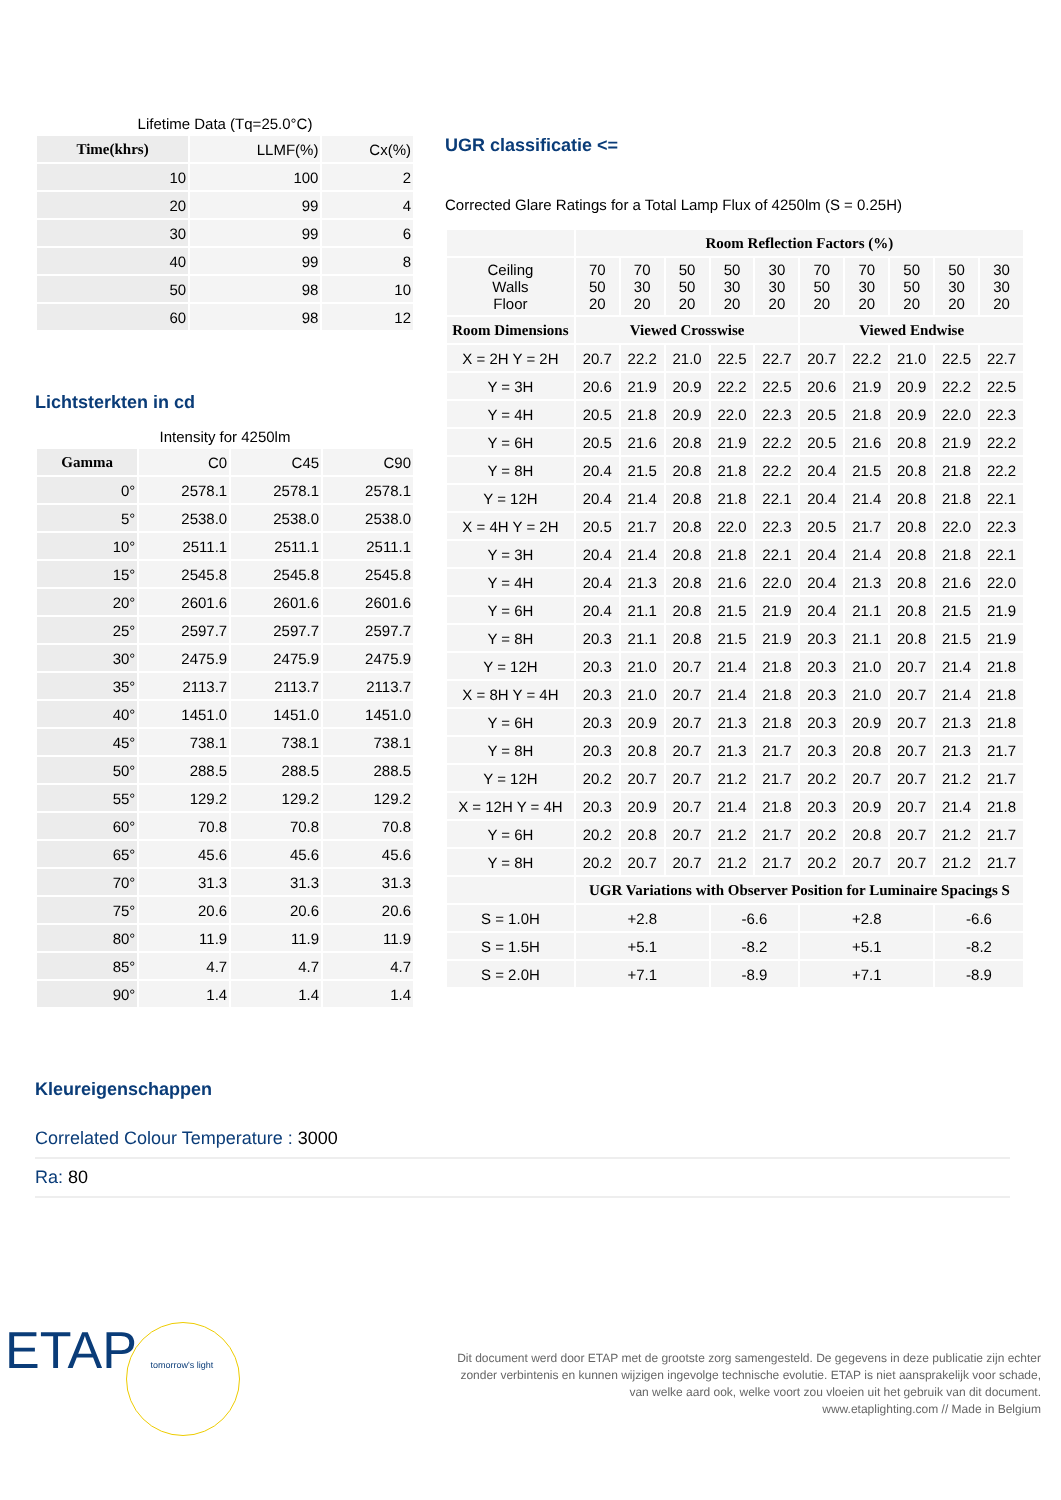Lifetime Data (Tq=25.0°C)
| Time(khrs) | LLMF(%) | Cx(%) |
| 10 | 100 | 2 |
| 20 | 99 | 4 |
| 30 | 99 | 6 |
| 40 | 99 | 8 |
| 50 | 98 | 10 |
| 60 | 98 | 12 |
Lichtsterkten in cd
Intensity for 4250lm
| Gamma | C0 | C45 | C90 |
| 0° | 2578.1 | 2578.1 | 2578.1 |
| 5° | 2538.0 | 2538.0 | 2538.0 |
| 10° | 2511.1 | 2511.1 | 2511.1 |
| 15° | 2545.8 | 2545.8 | 2545.8 |
| 20° | 2601.6 | 2601.6 | 2601.6 |
| 25° | 2597.7 | 2597.7 | 2597.7 |
| 30° | 2475.9 | 2475.9 | 2475.9 |
| 35° | 2113.7 | 2113.7 | 2113.7 |
| 40° | 1451.0 | 1451.0 | 1451.0 |
| 45° | 738.1 | 738.1 | 738.1 |
| 50° | 288.5 | 288.5 | 288.5 |
| 55° | 129.2 | 129.2 | 129.2 |
| 60° | 70.8 | 70.8 | 70.8 |
| 65° | 45.6 | 45.6 | 45.6 |
| 70° | 31.3 | 31.3 | 31.3 |
| 75° | 20.6 | 20.6 | 20.6 |
| 80° | 11.9 | 11.9 | 11.9 |
| 85° | 4.7 | 4.7 | 4.7 |
| 90° | 1.4 | 1.4 | 1.4 |
UGR classificatie <=
Corrected Glare Ratings for a Total Lamp Flux of 4250lm (S = 0.25H)
| | Room Reflection Factors (%) | | | | | | | | | |
| Ceiling Walls Floor | 70 50 20 | 70 30 20 | 50 50 20 | 50 30 20 | 30 30 20 | 70 50 20 | 70 30 20 | 50 50 20 | 50 30 20 | 30 30 20 |
| Room Dimensions | Viewed Crosswise | | | | | Viewed Endwise | | | | |
| X = 2H Y = 2H | 20.7 | 22.2 | 21.0 | 22.5 | 22.7 | 20.7 | 22.2 | 21.0 | 22.5 | 22.7 |
| Y = 3H | 20.6 | 21.9 | 20.9 | 22.2 | 22.5 | 20.6 | 21.9 | 20.9 | 22.2 | 22.5 |
| Y = 4H | 20.5 | 21.8 | 20.9 | 22.0 | 22.3 | 20.5 | 21.8 | 20.9 | 22.0 | 22.3 |
| Y = 6H | 20.5 | 21.6 | 20.8 | 21.9 | 22.2 | 20.5 | 21.6 | 20.8 | 21.9 | 22.2 |
| Y = 8H | 20.4 | 21.5 | 20.8 | 21.8 | 22.2 | 20.4 | 21.5 | 20.8 | 21.8 | 22.2 |
| Y = 12H | 20.4 | 21.4 | 20.8 | 21.8 | 22.1 | 20.4 | 21.4 | 20.8 | 21.8 | 22.1 |
| X = 4H Y = 2H | 20.5 | 21.7 | 20.8 | 22.0 | 22.3 | 20.5 | 21.7 | 20.8 | 22.0 | 22.3 |
| Y = 3H | 20.4 | 21.4 | 20.8 | 21.8 | 22.1 | 20.4 | 21.4 | 20.8 | 21.8 | 22.1 |
| Y = 4H | 20.4 | 21.3 | 20.8 | 21.6 | 22.0 | 20.4 | 21.3 | 20.8 | 21.6 | 22.0 |
| Y = 6H | 20.4 | 21.1 | 20.8 | 21.5 | 21.9 | 20.4 | 21.1 | 20.8 | 21.5 | 21.9 |
| Y = 8H | 20.3 | 21.1 | 20.8 | 21.5 | 21.9 | 20.3 | 21.1 | 20.8 | 21.5 | 21.9 |
| Y = 12H | 20.3 | 21.0 | 20.7 | 21.4 | 21.8 | 20.3 | 21.0 | 20.7 | 21.4 | 21.8 |
| X = 8H Y = 4H | 20.3 | 21.0 | 20.7 | 21.4 | 21.8 | 20.3 | 21.0 | 20.7 | 21.4 | 21.8 |
| Y = 6H | 20.3 | 20.9 | 20.7 | 21.3 | 21.8 | 20.3 | 20.9 | 20.7 | 21.3 | 21.8 |
| Y = 8H | 20.3 | 20.8 | 20.7 | 21.3 | 21.7 | 20.3 | 20.8 | 20.7 | 21.3 | 21.7 |
| Y = 12H | 20.2 | 20.7 | 20.7 | 21.2 | 21.7 | 20.2 | 20.7 | 20.7 | 21.2 | 21.7 |
| X = 12H Y = 4H | 20.3 | 20.9 | 20.7 | 21.4 | 21.8 | 20.3 | 20.9 | 20.7 | 21.4 | 21.8 |
| Y = 6H | 20.2 | 20.8 | 20.7 | 21.2 | 21.7 | 20.2 | 20.8 | 20.7 | 21.2 | 21.7 |
| Y = 8H | 20.2 | 20.7 | 20.7 | 21.2 | 21.7 | 20.2 | 20.7 | 20.7 | 21.2 | 21.7 |
| | UGR Variations with Observer Position for Luminaire Spacings S | | | | | | | | | |
| S = 1.0H | +2.8 | | | -6.6 | | +2.8 | | | -6.6 | |
| S = 1.5H | +5.1 | | | -8.2 | | +5.1 | | | -8.2 | |
| S = 2.0H | +7.1 | | | -8.9 | | +7.1 | | | -8.9 | |
Kleureigenschappen
Correlated Colour Temperature : 3000
Ra: 80
ETAP tomorrow's light
Dit document werd door ETAP met de grootste zorg samengesteld. De gegevens in deze publicatie zijn echter
zonder verbintenis en kunnen wijzigen ingevolge technische evolutie. ETAP is niet aansprakelijk voor schade,
van welke aard ook, welke voort zou vloeien uit het gebruik van dit document.
www.etaplighting.com // Made in Belgium